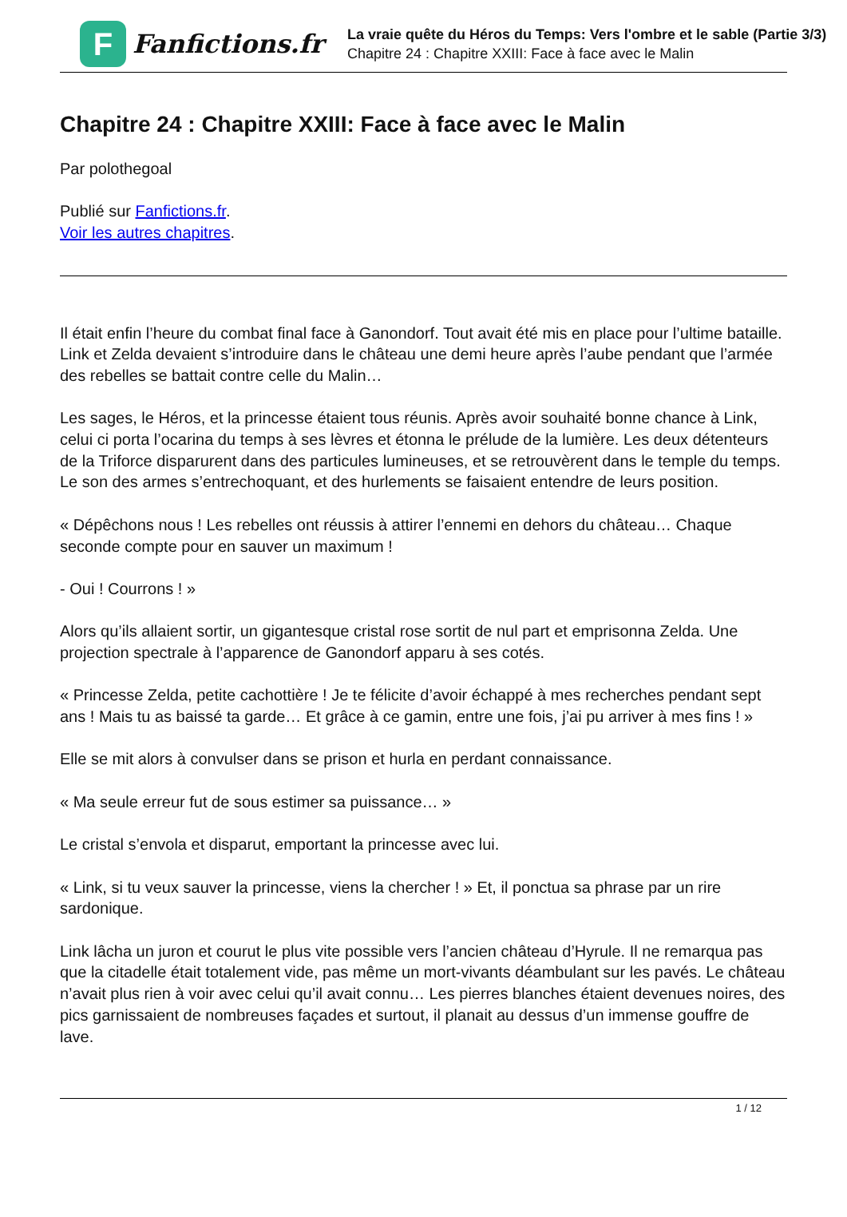F
Fanfictions.fr
La vraie quête du Héros du Temps: Vers l'ombre et le sable (Partie 3/3)
Chapitre 24 : Chapitre XXIII: Face à face avec le Malin
Chapitre 24 : Chapitre XXIII: Face à face avec le Malin
Par polothegoal
Publié sur Fanfictions.fr.
Voir les autres chapitres.
Il était enfin l’heure du combat final face à Ganondorf. Tout avait été mis en place pour l’ultime bataille. Link et Zelda devaient s’introduire dans le château une demi heure après l’aube pendant que l’armée des rebelles se battait contre celle du Malin…
Les sages, le Héros, et la princesse étaient tous réunis. Après avoir souhaité bonne chance à Link, celui ci porta l’ocarina du temps à ses lèvres et étonna le prélude de la lumière. Les deux détenteurs de la Triforce disparurent dans des particules lumineuses, et se retrouvèrent dans le temple du temps. Le son des armes s’entrechoquant, et des hurlements se faisaient entendre de leurs position.
« Dépêchons nous ! Les rebelles ont réussis à attirer l’ennemi en dehors du château… Chaque seconde compte pour en sauver un maximum !
- Oui ! Courrons ! »
Alors qu’ils allaient sortir, un gigantesque cristal rose sortit de nul part et emprisonna Zelda. Une projection spectrale à l’apparence de Ganondorf apparu à ses cotés.
« Princesse Zelda, petite cachottière ! Je te félicite d’avoir échappé à mes recherches pendant sept ans ! Mais tu as baissé ta garde… Et grâce à ce gamin, entre une fois, j’ai pu arriver à mes fins ! »
Elle se mit alors à convulser dans se prison et hurla en perdant connaissance.
« Ma seule erreur fut de sous estimer sa puissance… »
Le cristal s’envola et disparut, emportant la princesse avec lui.
« Link, si tu veux sauver la princesse, viens la chercher ! » Et, il ponctua sa phrase par un rire sardonique.
Link lâcha un juron et courut le plus vite possible vers l’ancien château d’Hyrule. Il ne remarqua pas que la citadelle était totalement vide, pas même un mort-vivants déambulant sur les pavés. Le château n’avait plus rien à voir avec celui qu’il avait connu… Les pierres blanches étaient devenues noires, des pics garnissaient de nombreuses façades et surtout, il planait au dessus d’un immense gouffre de lave.
1 / 12